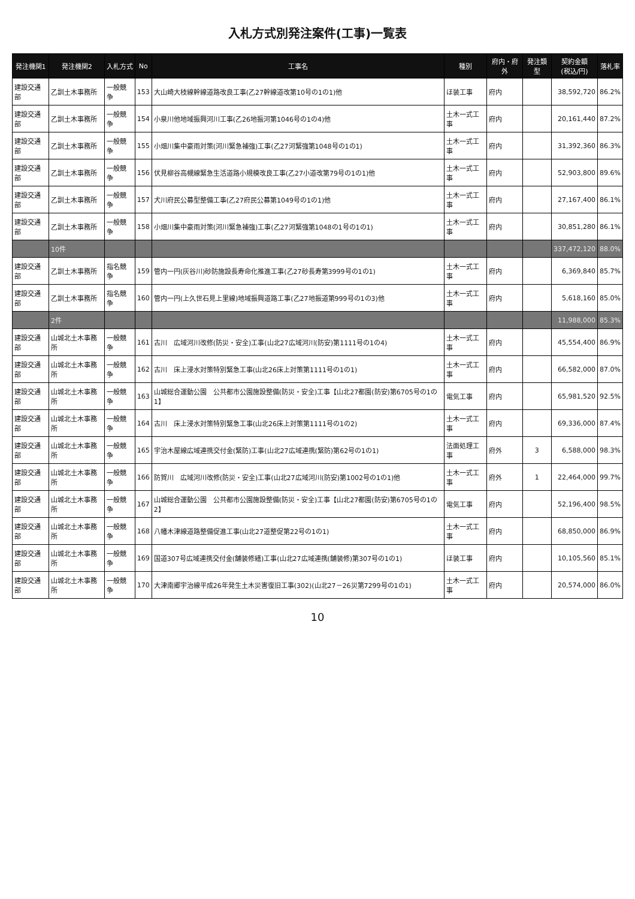入札方式別発注案件(工事)一覧表
| 発注機関1 | 発注機関2 | 入札方式 | No | 工事名 | 種別 | 府内・府外 | 発注類型 | 契約金額 (税込/円) | 落札率 |
| --- | --- | --- | --- | --- | --- | --- | --- | --- | --- |
| 建設交通部 | 乙訓土木事務所 | 一般競争 | 153 | 大山崎大枝線幹線道路改良工事(乙27幹線道改第10号の1の1)他 | ほ装工事 | 府内 | | 38,592,720 | 86.2% |
| 建設交通部 | 乙訓土木事務所 | 一般競争 | 154 | 小泉川他地域振興河川工事(乙26地振河第1046号の1の4)他 | 土木一式工事 | 府内 | | 20,161,440 | 87.2% |
| 建設交通部 | 乙訓土木事務所 | 一般競争 | 155 | 小畑川集中豪雨対策(河川緊急補強)工事(乙27河緊強第1048号の1の1) | 土木一式工事 | 府内 | | 31,392,360 | 86.3% |
| 建設交通部 | 乙訓土木事務所 | 一般競争 | 156 | 伏見柳谷高槻線緊急生活道路小規模改良工事(乙27小道改第79号の1の1)他 | 土木一式工事 | 府内 | | 52,903,800 | 89.6% |
| 建設交通部 | 乙訓土木事務所 | 一般競争 | 157 | 犬川府民公募型整備工事(乙27府民公募第1049号の1の1)他 | 土木一式工事 | 府内 | | 27,167,400 | 86.1% |
| 建設交通部 | 乙訓土木事務所 | 一般競争 | 158 | 小畑川集中豪雨対策(河川緊急補強)工事(乙27河緊強第1048の1号の1の1) | 土木一式工事 | 府内 | | 30,851,280 | 86.1% |
| | 10件 | | | | | | | 337,472,120 | 88.0% |
| 建設交通部 | 乙訓土木事務所 | 指名競争 | 159 | 管内一円(灰谷川)砂防施設長寿命化推進工事(乙27砂長寿第3999号の1の1) | 土木一式工事 | 府内 | | 6,369,840 | 85.7% |
| 建設交通部 | 乙訓土木事務所 | 指名競争 | 160 | 管内一円(上久世石見上里線)地域振興道路工事(乙27地振道第999号の1の3)他 | 土木一式工事 | 府内 | | 5,618,160 | 85.0% |
| | 2件 | | | | | | | 11,988,000 | 85.3% |
| 建設交通部 | 山城北土木事務所 | 一般競争 | 161 | 古川 広域河川改修(防災・安全)工事(山北27広域河川(防安)第1111号の1の4) | 土木一式工事 | 府内 | | 45,554,400 | 86.9% |
| 建設交通部 | 山城北土木事務所 | 一般競争 | 162 | 古川 床上浸水対策特別緊急工事(山北26床上対策第1111号の1の1) | 土木一式工事 | 府内 | | 66,582,000 | 87.0% |
| 建設交通部 | 山城北土木事務所 | 一般競争 | 163 | 山城総合運動公園 公共都市公園施設整備(防災・安全)工事【山北27都園(防安)第6705号の1の1】 | 電気工事 | 府内 | | 65,981,520 | 92.5% |
| 建設交通部 | 山城北土木事務所 | 一般競争 | 164 | 古川 床上浸水対策特別緊急工事(山北26床上対策第1111号の1の2) | 土木一式工事 | 府内 | | 69,336,000 | 87.4% |
| 建設交通部 | 山城北土木事務所 | 一般競争 | 165 | 宇治木屋線広域連携交付金(緊防)工事(山北27広域連携(緊防)第62号の1の1) | 法面処理工事 | 府外 | 3 | 6,588,000 | 98.3% |
| 建設交通部 | 山城北土木事務所 | 一般競争 | 166 | 防賀川 広域河川改修(防災・安全)工事(山北27広域河川(防安)第1002号の1の1)他 | 土木一式工事 | 府外 | 1 | 22,464,000 | 99.7% |
| 建設交通部 | 山城北土木事務所 | 一般競争 | 167 | 山城総合運動公園 公共都市公園施設整備(防災・安全)工事【山北27都園(防安)第6705号の1の2】 | 電気工事 | 府内 | | 52,196,400 | 98.5% |
| 建設交通部 | 山城北土木事務所 | 一般競争 | 168 | 八幡木津線道路整備促進工事(山北27道整促第22号の1の1) | 土木一式工事 | 府内 | | 68,850,000 | 86.9% |
| 建設交通部 | 山城北土木事務所 | 一般競争 | 169 | 国道307号広域連携交付金(舗装修繕)工事(山北27広域連携(舗装修)第307号の1の1) | ほ装工事 | 府内 | | 10,105,560 | 85.1% |
| 建設交通部 | 山城北土木事務所 | 一般競争 | 170 | 大津南郷宇治線平成26年発生土木災害復旧工事(302)(山北27－26災第7299号の1の1) | 土木一式工事 | 府内 | | 20,574,000 | 86.0% |
10